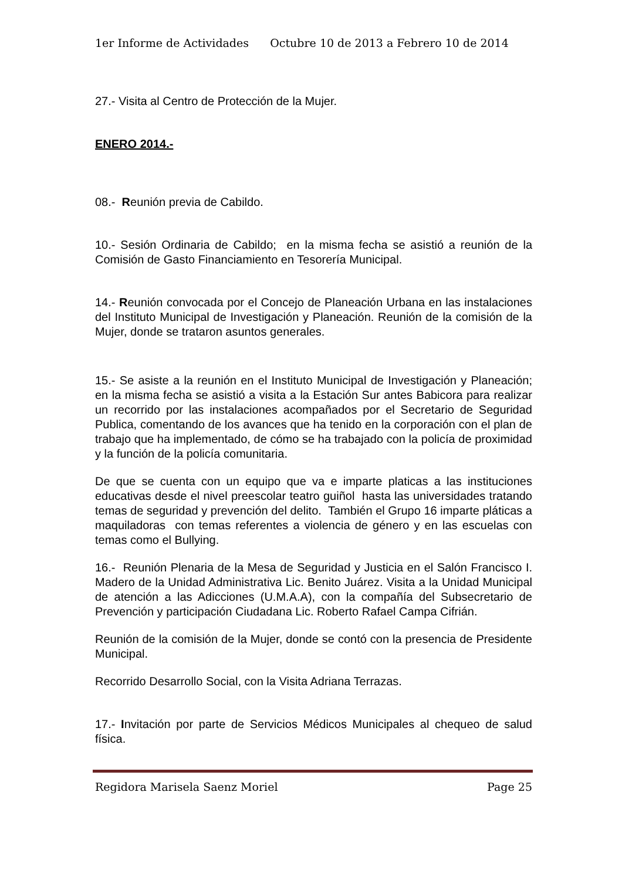1er Informe de Actividades Octubre 10 de 2013 a Febrero 10 de 2014
27.- Visita al Centro de Protección de la Mujer.
ENERO 2014.-
08.- Reunión previa de Cabildo.
10.- Sesión Ordinaria de Cabildo; en la misma fecha se asistió a reunión de la Comisión de Gasto Financiamiento en Tesorería Municipal.
14.- Reunión convocada por el Concejo de Planeación Urbana en las instalaciones del Instituto Municipal de Investigación y Planeación. Reunión de la comisión de la Mujer, donde se trataron asuntos generales.
15.- Se asiste a la reunión en el Instituto Municipal de Investigación y Planeación; en la misma fecha se asistió a visita a la Estación Sur antes Babicora para realizar un recorrido por las instalaciones acompañados por el Secretario de Seguridad Publica, comentando de los avances que ha tenido en la corporación con el plan de trabajo que ha implementado, de cómo se ha trabajado con la policía de proximidad y la función de la policía comunitaria.
De que se cuenta con un equipo que va e imparte platicas a las instituciones educativas desde el nivel preescolar teatro guiñol hasta las universidades tratando temas de seguridad y prevención del delito. También el Grupo 16 imparte pláticas a maquiladoras con temas referentes a violencia de género y en las escuelas con temas como el Bullying.
16.- Reunión Plenaria de la Mesa de Seguridad y Justicia en el Salón Francisco I. Madero de la Unidad Administrativa Lic. Benito Juárez. Visita a la Unidad Municipal de atención a las Adicciones (U.M.A.A), con la compañía del Subsecretario de Prevención y participación Ciudadana Lic. Roberto Rafael Campa Cifrián.
Reunión de la comisión de la Mujer, donde se contó con la presencia de Presidente Municipal.
Recorrido Desarrollo Social, con la Visita Adriana Terrazas.
17.- Invitación por parte de Servicios Médicos Municipales al chequeo de salud física.
Regidora Marisela Saenz Moriel Page 25